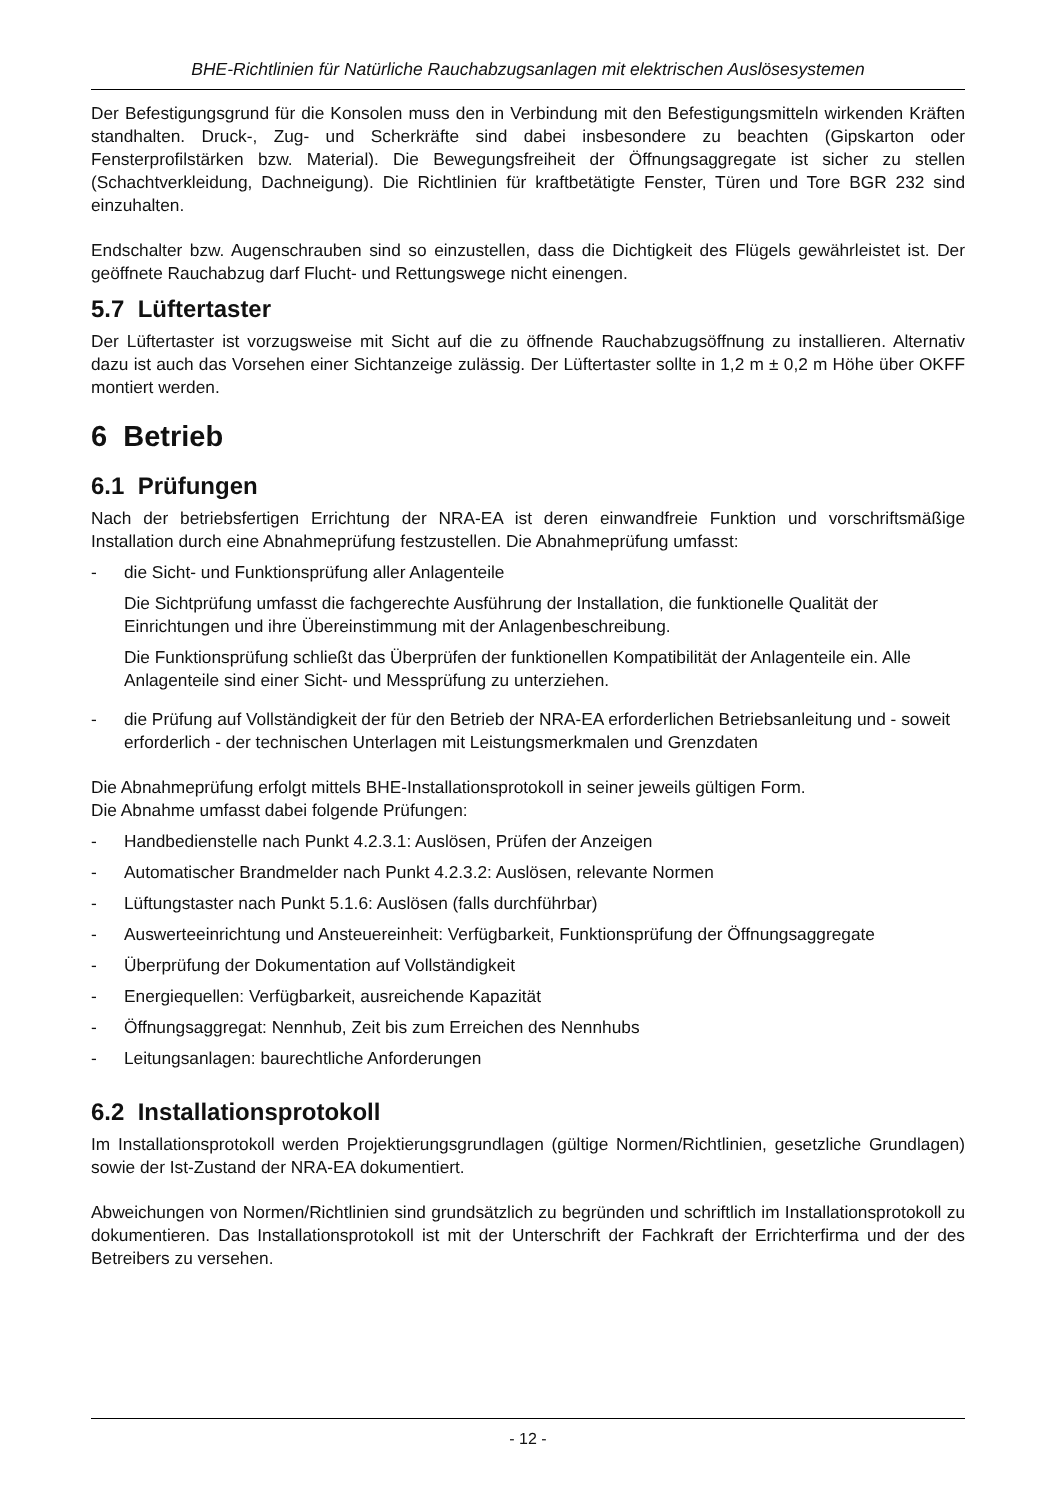BHE-Richtlinien für Natürliche Rauchabzugsanlagen mit elektrischen Auslösesystemen
Der Befestigungsgrund für die Konsolen muss den in Verbindung mit den Befestigungsmitteln wirkenden Kräften standhalten. Druck-, Zug- und Scherkräfte sind dabei insbesondere zu beachten (Gipskarton oder Fensterprofilstärken bzw. Material). Die Bewegungsfreiheit der Öffnungsaggregate ist sicher zu stellen (Schachtverkleidung, Dachneigung). Die Richtlinien für kraftbetätigte Fenster, Türen und Tore BGR 232 sind einzuhalten.
Endschalter bzw. Augenschrauben sind so einzustellen, dass die Dichtigkeit des Flügels gewährleistet ist. Der geöffnete Rauchabzug darf Flucht- und Rettungswege nicht einengen.
5.7 Lüftertaster
Der Lüftertaster ist vorzugsweise mit Sicht auf die zu öffnende Rauchabzugsöffnung zu installieren. Alternativ dazu ist auch das Vorsehen einer Sichtanzeige zulässig. Der Lüftertaster sollte in 1,2 m ± 0,2 m Höhe über OKFF montiert werden.
6 Betrieb
6.1 Prüfungen
Nach der betriebsfertigen Errichtung der NRA-EA ist deren einwandfreie Funktion und vorschriftsmäßige Installation durch eine Abnahmeprüfung festzustellen. Die Abnahmeprüfung umfasst:
- die Sicht- und Funktionsprüfung aller Anlagenteile
Die Sichtprüfung umfasst die fachgerechte Ausführung der Installation, die funktionelle Qualität der Einrichtungen und ihre Übereinstimmung mit der Anlagenbeschreibung.
Die Funktionsprüfung schließt das Überprüfen der funktionellen Kompatibilität der Anlagenteile ein. Alle Anlagenteile sind einer Sicht- und Messprüfung zu unterziehen.
- die Prüfung auf Vollständigkeit der für den Betrieb der NRA-EA erforderlichen Betriebsanleitung und - soweit erforderlich - der technischen Unterlagen mit Leistungsmerkmalen und Grenzdaten
Die Abnahmeprüfung erfolgt mittels BHE-Installationsprotokoll in seiner jeweils gültigen Form.
Die Abnahme umfasst dabei folgende Prüfungen:
- Handbedienstelle nach Punkt 4.2.3.1: Auslösen, Prüfen der Anzeigen
- Automatischer Brandmelder nach Punkt 4.2.3.2: Auslösen, relevante Normen
- Lüftungstaster nach Punkt 5.1.6: Auslösen (falls durchführbar)
- Auswerteeinrichtung und Ansteuereinheit: Verfügbarkeit, Funktionsprüfung der Öffnungsaggregate
- Überprüfung der Dokumentation auf Vollständigkeit
- Energiequellen: Verfügbarkeit, ausreichende Kapazität
- Öffnungsaggregat: Nennhub, Zeit bis zum Erreichen des Nennhubs
- Leitungsanlagen: baurechtliche Anforderungen
6.2 Installationsprotokoll
Im Installationsprotokoll werden Projektierungsgrundlagen (gültige Normen/Richtlinien, gesetzliche Grundlagen) sowie der Ist-Zustand der NRA-EA dokumentiert.
Abweichungen von Normen/Richtlinien sind grundsätzlich zu begründen und schriftlich im Installationsprotokoll zu dokumentieren. Das Installationsprotokoll ist mit der Unterschrift der Fachkraft der Errichterfirma und der des Betreibers zu versehen.
- 12 -